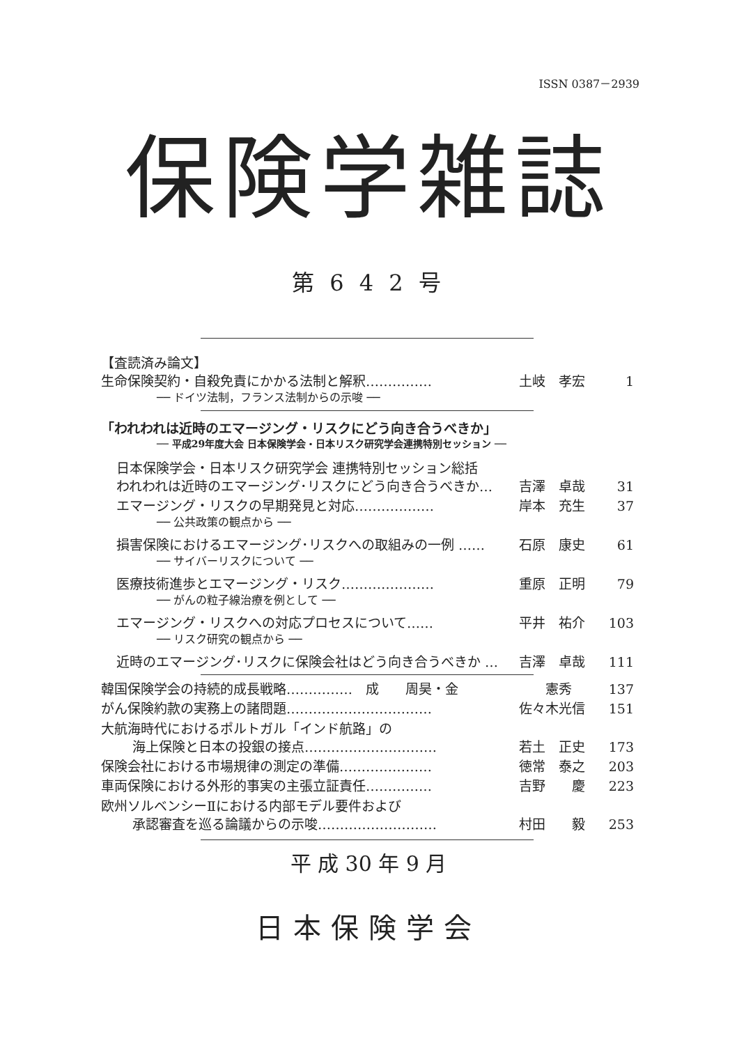ISSN 0387－2939
保険学雑誌
第 6 4 2 号
【査読済み論文】
生命保険契約・自殺免責にかかる法制と解釈…………… 土岐　孝宏 1
── ドイツ法制，フランス法制からの示唆 ──
「われわれは近時のエマージング・リスクにどう向き合うべきか」
── 平成29年度大会 日本保険学会・日本リスク研究学会連携特別セッション ──
日本保険学会・日本リスク研究学会 連携特別セッション総括
われわれは近時のエマージング･リスクにどう向き合うべきか… 吉澤　卓哉 31
エマージング・リスクの早期発見と対応……………… 岸本　充生 37
── 公共政策の観点から ──
損害保険におけるエマージング･リスクへの取組みの一例 …… 石原　康史 61
── サイバーリスクについて ──
医療技術進歩とエマージング・リスク………………… 重原　正明 79
── がんの粒子線治療を例として ──
エマージング・リスクへの対応プロセスについて…… 平井　祐介 103
── リスク研究の観点から ──
近時のエマージング･リスクに保険会社はどう向き合うべきか … 吉澤　卓哉 111
韓国保険学会の持続的成長戦略……………　成　　周昊・金　　憲秀 137
がん保険約款の実務上の諸問題…………………………… 佐々木光信 151
大航海時代におけるポルトガル「インド航路」の
海上保険と日本の投銀の接点………………………… 若土　正史 173
保険会社における市場規律の測定の準備………………… 徳常　泰之 203
車両保険における外形的事実の主張立証責任…………… 吉野　　慶 223
欧州ソルベンシーⅡにおける内部モデル要件および
承認審査を巡る論議からの示唆……………………… 村田　　毅 253
平 成 30 年 9 月
日本保険学会